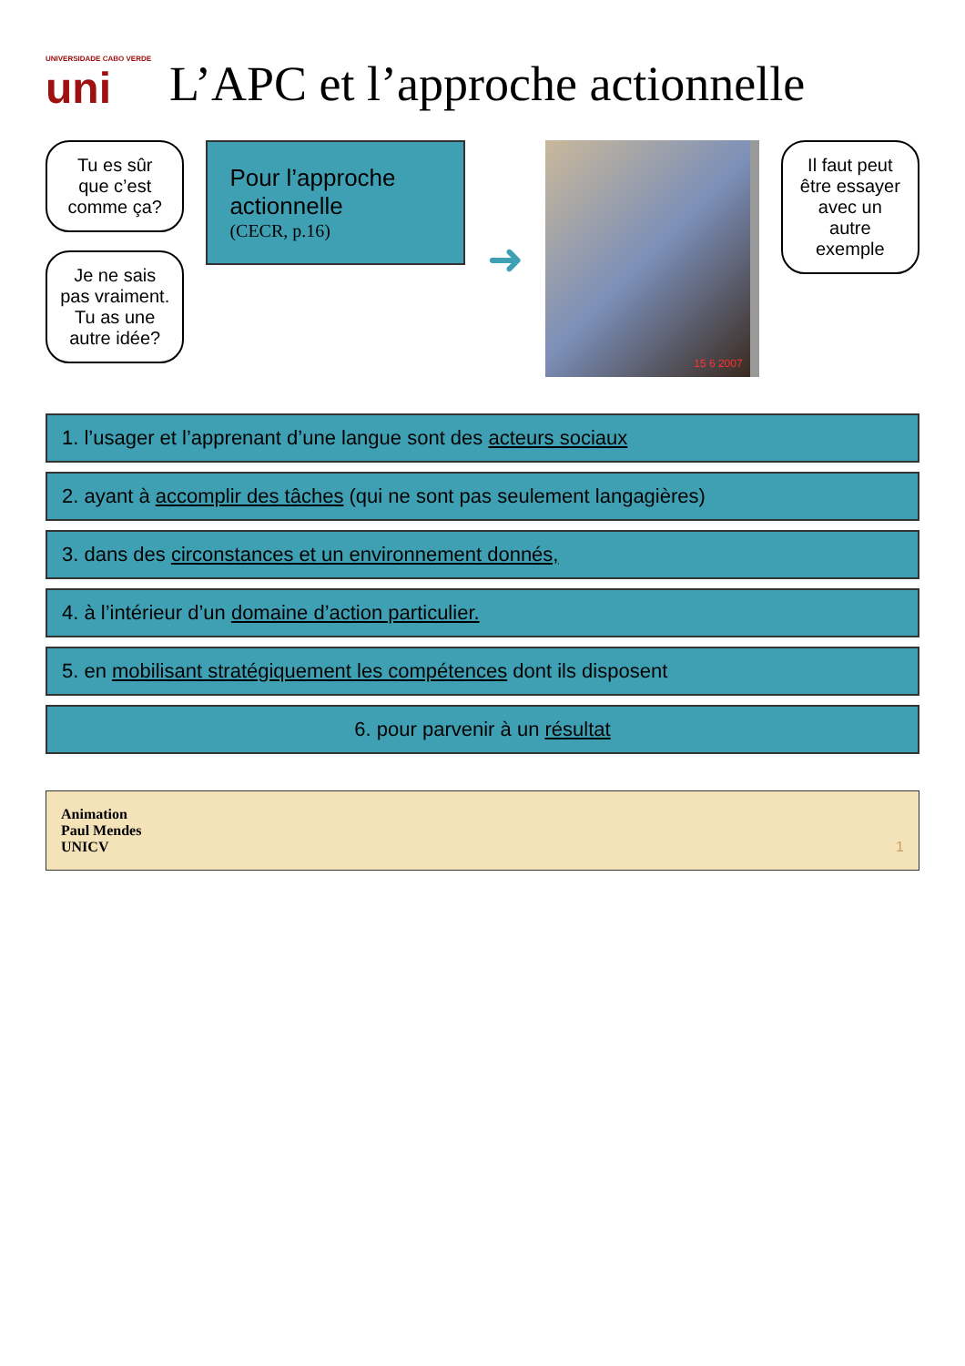UNIVERSIDADE CABO VERDE
uni
L’APC et l’approche actionnelle
Tu es sûr que c’est comme ça?
Je ne sais pas vraiment. Tu as une autre idée?
Pour l’approche actionnelle
(CECR, p.16)
➜
15 6 2007
Il faut peut être essayer avec un autre exemple
1. l’usager et l’apprenant d’une langue sont des acteurs sociaux
2. ayant à accomplir des tâches (qui ne sont pas seulement langagières)
3. dans des circonstances et un environnement donnés,
4. à l’intérieur d’un domaine d’action particulier.
5. en mobilisant stratégiquement les compétences dont ils disposent
6. pour parvenir à un résultat
Animation
Paul Mendes
UNICV 1